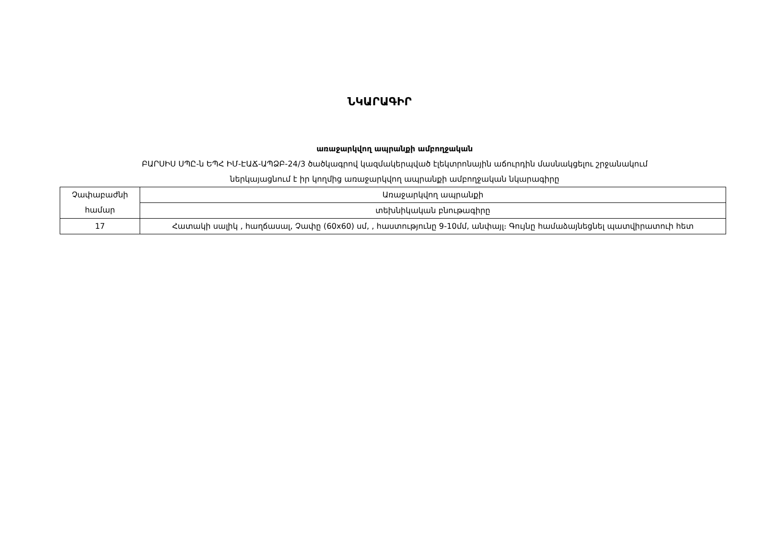ՆԿԱՐԱԳԻՐ
առաջարկվող ապրանքի ամբողջական
ԲԱՐՍԻՍ ՍՊԸ-ն ԵՊՀ ԻՄ-ԷԱՃ-ԱՊՁԲ-24/3 ծածկագրով կազմակերպված էլեկտրոնային աճուրդին մասնակցելու շրջանակում
ներկայացնում է իր կողմից առաջարկվող ապրանքի ամբողջական նկարագիրը
| Չափաբաժնի համար | Առաջարկվող ապրանքի |
| | տեխնիկական բնութագիրը |
| 17 | Հատակի սալիկ , հաղճասալ, Չափը (60x60) սմ, , հաստությունը 9-10մմ, անփայլ։ Գույնը համաձայնեցնել պատվիրատուի հետ |